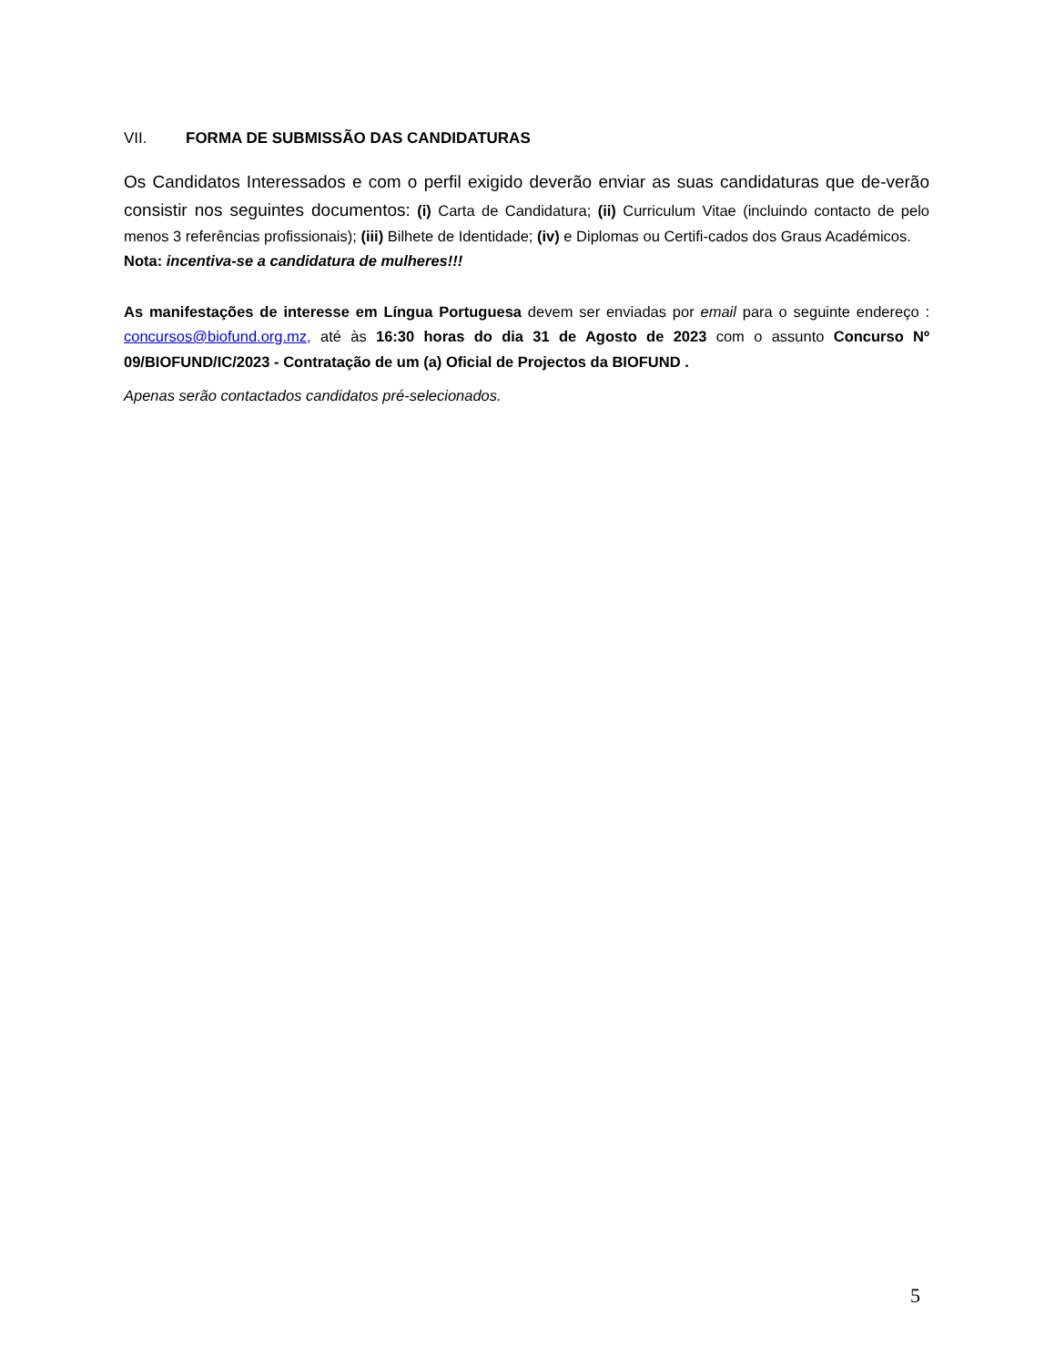VII. FORMA DE SUBMISSÃO DAS CANDIDATURAS
Os Candidatos Interessados e com o perfil exigido deverão enviar as suas candidaturas que de-verão consistir nos seguintes documentos: (i) Carta de Candidatura; (ii) Curriculum Vitae (incluindo contacto de pelo menos 3 referências profissionais); (iii) Bilhete de Identidade; (iv) e Diplomas ou Certifi-cados dos Graus Académicos.
Nota: incentiva-se a candidatura de mulheres!!!
As manifestações de interesse em Língua Portuguesa devem ser enviadas por email para o seguinte endereço : concursos@biofund.org.mz, até às 16:30 horas do dia 31 de Agosto de 2023 com o assunto Concurso Nº 09/BIOFUND/IC/2023 - Contratação de um (a) Oficial de Projectos da BIOFUND .
Apenas serão contactados candidatos pré-selecionados.
5